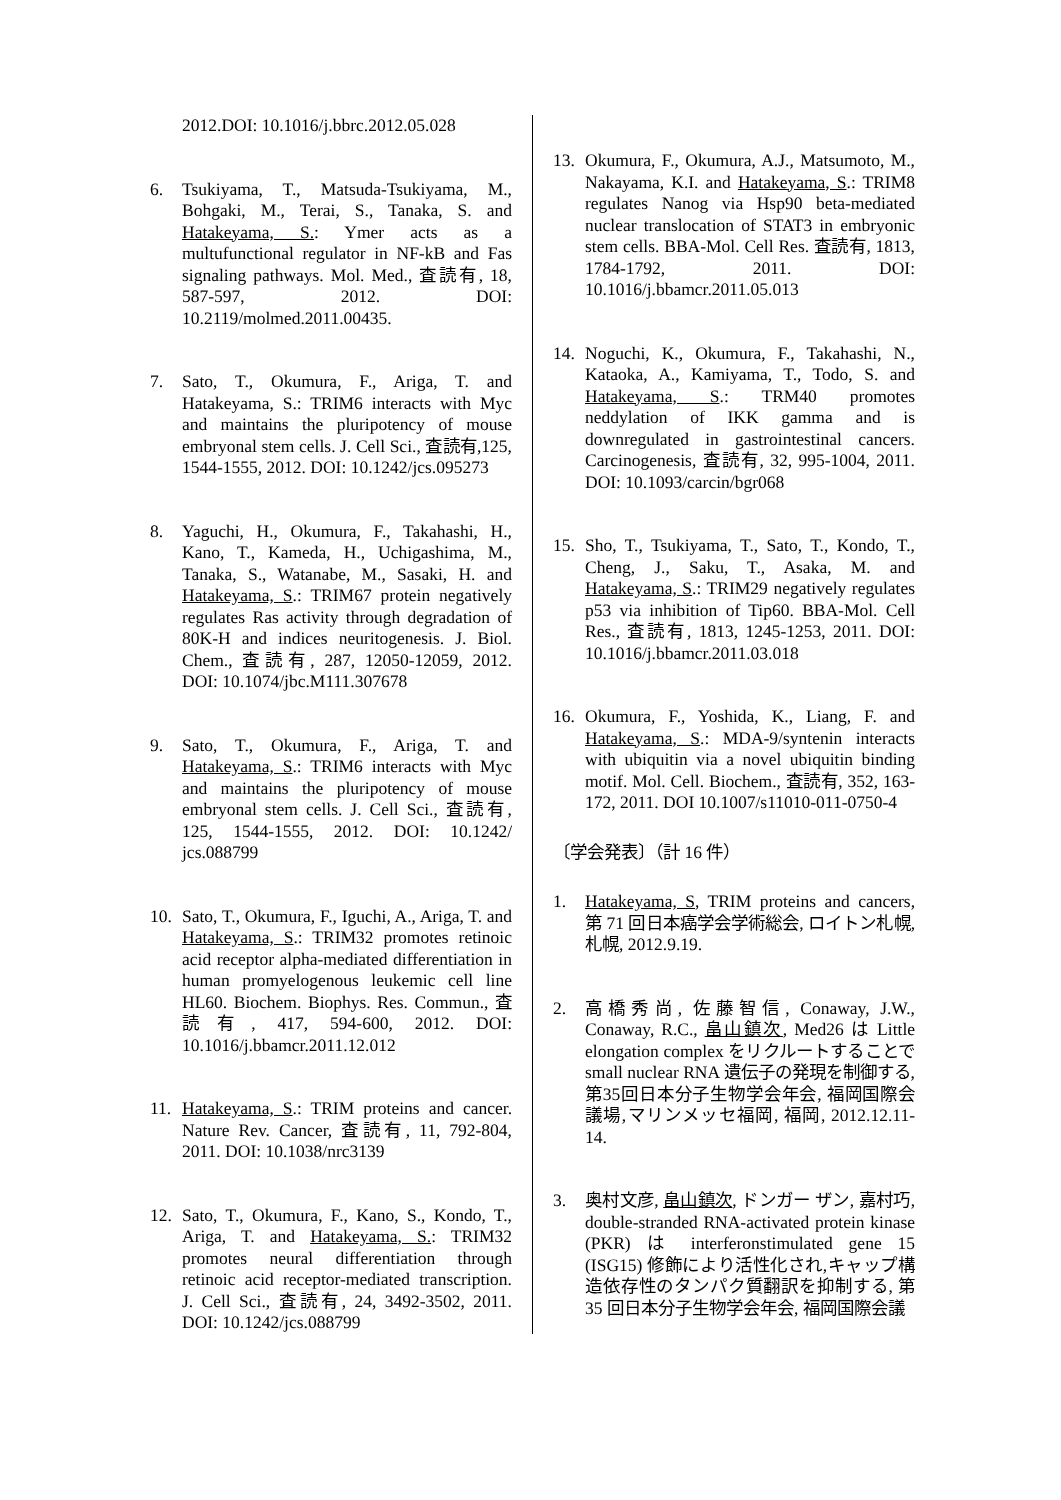2012.DOI: 10.1016/j.bbrc.2012.05.028
6. Tsukiyama, T., Matsuda-Tsukiyama, M., Bohgaki, M., Terai, S., Tanaka, S. and Hatakeyama, S.: Ymer acts as a multufunctional regulator in NF-kB and Fas signaling pathways. Mol. Med., 査読有, 18, 587-597, 2012. DOI: 10.2119/molmed.2011.00435.
7. Sato, T., Okumura, F., Ariga, T. and Hatakeyama, S.: TRIM6 interacts with Myc and maintains the pluripotency of mouse embryonal stem cells. J. Cell Sci., 査読有,125, 1544-1555, 2012. DOI: 10.1242/jcs.095273
8. Yaguchi, H., Okumura, F., Takahashi, H., Kano, T., Kameda, H., Uchigashima, M., Tanaka, S., Watanabe, M., Sasaki, H. and Hatakeyama, S.: TRIM67 protein negatively regulates Ras activity through degradation of 80K-H and indices neuritogenesis. J. Biol. Chem., 査読有, 287, 12050-12059, 2012. DOI: 10.1074/jbc.M111.307678
9. Sato, T., Okumura, F., Ariga, T. and Hatakeyama, S.: TRIM6 interacts with Myc and maintains the pluripotency of mouse embryonal stem cells. J. Cell Sci., 査読有, 125, 1544-1555, 2012. DOI: 10.1242/ jcs.088799
10. Sato, T., Okumura, F., Iguchi, A., Ariga, T. and Hatakeyama, S.: TRIM32 promotes retinoic acid receptor alpha-mediated differentiation in human promyelogenous leukemic cell line HL60. Biochem. Biophys. Res. Commun., 査読有, 417, 594-600, 2012. DOI: 10.1016/j.bbamcr.2011.12.012
11. Hatakeyama, S.: TRIM proteins and cancer. Nature Rev. Cancer, 査読有, 11, 792-804, 2011. DOI: 10.1038/nrc3139
12. Sato, T., Okumura, F., Kano, S., Kondo, T., Ariga, T. and Hatakeyama, S.: TRIM32 promotes neural differentiation through retinoic acid receptor-mediated transcription. J. Cell Sci., 査読有, 24, 3492-3502, 2011. DOI: 10.1242/jcs.088799
13. Okumura, F., Okumura, A.J., Matsumoto, M., Nakayama, K.I. and Hatakeyama, S.: TRIM8 regulates Nanog via Hsp90 beta-mediated nuclear translocation of STAT3 in embryonic stem cells. BBA-Mol. Cell Res. 査読有, 1813, 1784-1792, 2011. DOI: 10.1016/j.bbamcr.2011.05.013
14. Noguchi, K., Okumura, F., Takahashi, N., Kataoka, A., Kamiyama, T., Todo, S. and Hatakeyama, S.: TRM40 promotes neddylation of IKK gamma and is downregulated in gastrointestinal cancers. Carcinogenesis, 査読有, 32, 995-1004, 2011. DOI: 10.1093/carcin/bgr068
15. Sho, T., Tsukiyama, T., Sato, T., Kondo, T., Cheng, J., Saku, T., Asaka, M. and Hatakeyama, S.: TRIM29 negatively regulates p53 via inhibition of Tip60. BBA-Mol. Cell Res., 査読有, 1813, 1245-1253, 2011. DOI: 10.1016/j.bbamcr.2011.03.018
16. Okumura, F., Yoshida, K., Liang, F. and Hatakeyama, S.: MDA-9/syntenin interacts with ubiquitin via a novel ubiquitin binding motif. Mol. Cell. Biochem., 査読有, 352, 163-172, 2011. DOI 10.1007/s11010-011-0750-4
〔学会発表〕（計 16 件）
1. Hatakeyama, S, TRIM proteins and cancers, 第 71 回日本癌学会学術総会, ロイトン札幌, 札幌, 2012.9.19.
2. 高橋秀尚, 佐藤智信, Conaway, J.W., Conaway, R.C., 畠山鎮次, Med26 は Little elongation complex をリクルートすることで small nuclear RNA 遺伝子の発現を制御する, 第35回日本分子生物学会年会, 福岡国際会議場,マリンメッセ福岡, 福岡, 2012.12.11-14.
3. 奥村文彦, 畠山鎮次, ドンガー ザン, 嘉村巧, double-stranded RNA-activated protein kinase (PKR) は interferonstimulated gene 15 (ISG15) 修飾により活性化され,キャップ構造依存性のタンパク質翻訳を抑制する, 第 35 回日本分子生物学会年会, 福岡国際会議